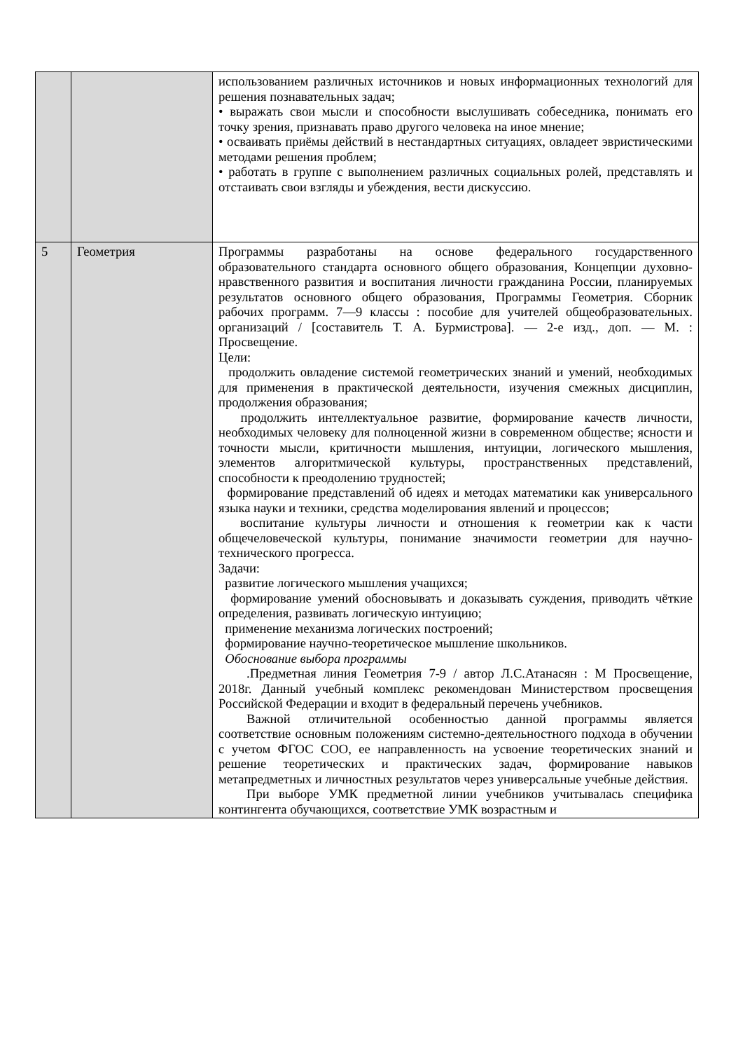| | | использованием различных источников и новых информационных технологий для решения познавательных задач; • выражать свои мысли и способности выслушивать собеседника, понимать его точку зрения, признавать право другого человека на иное мнение; • осваивать приёмы действий в нестандартных ситуациях, овладеет эвристическими методами решения проблем; • работать в группе с выполнением различных социальных ролей, представлять и отстаивать свои взгляды и убеждения, вести дискуссию. |
| 5 | Геометрия | Программы разработаны на основе федерального государственного образовательного стандарта основного общего образования, Концепции духовно-нравственного развития и воспитания личности гражданина России, планируемых результатов основного общего образования, Программы Геометрия. Сборник рабочих программ. 7—9 классы : пособие для учителей общеобразовательных. организаций / [составитель Т. А. Бурмистрова]. — 2-е изд., доп. — М. : Просвещение. Цели: продолжить овладение системой геометрических знаний и умений, необходимых для применения в практической деятельности, изучения смежных дисциплин, продолжения образования; продолжить интеллектуальное развитие, формирование качеств личности, необходимых человеку для полноценной жизни в современном обществе; ясности и точности мысли, критичности мышления, интуиции, логического мышления, элементов алгоритмической культуры, пространственных представлений, способности к преодолению трудностей; формирование представлений об идеях и методах математики как универсального языка науки и техники, средства моделирования явлений и процессов; воспитание культуры личности и отношения к геометрии как к части общечеловеческой культуры, понимание значимости геометрии для научно-технического прогресса. Задачи: развитие логического мышления учащихся; формирование умений обосновывать и доказывать суждения, приводить чёткие определения, развивать логическую интуицию; применение механизма логических построений; формирование научно-теоретическое мышление школьников. Обоснование выбора программы .Предметная линия Геометрия 7-9 / автор Л.С.Атанасян : М Просвещение, 2018г. Данный учебный комплекс рекомендован Министерством просвещения Российской Федерации и входит в федеральный перечень учебников. Важной отличительной особенностью данной программы является соответствие основным положениям системно-деятельностного подхода в обучении с учетом ФГОС СОО, ее направленность на усвоение теоретических знаний и решение теоретических и практических задач, формирование навыков метапредметных и личностных результатов через универсальные учебные действия. При выборе УМК предметной линии учебников учитывалась специфика контингента обучающихся, соответствие УМК возрастным и |